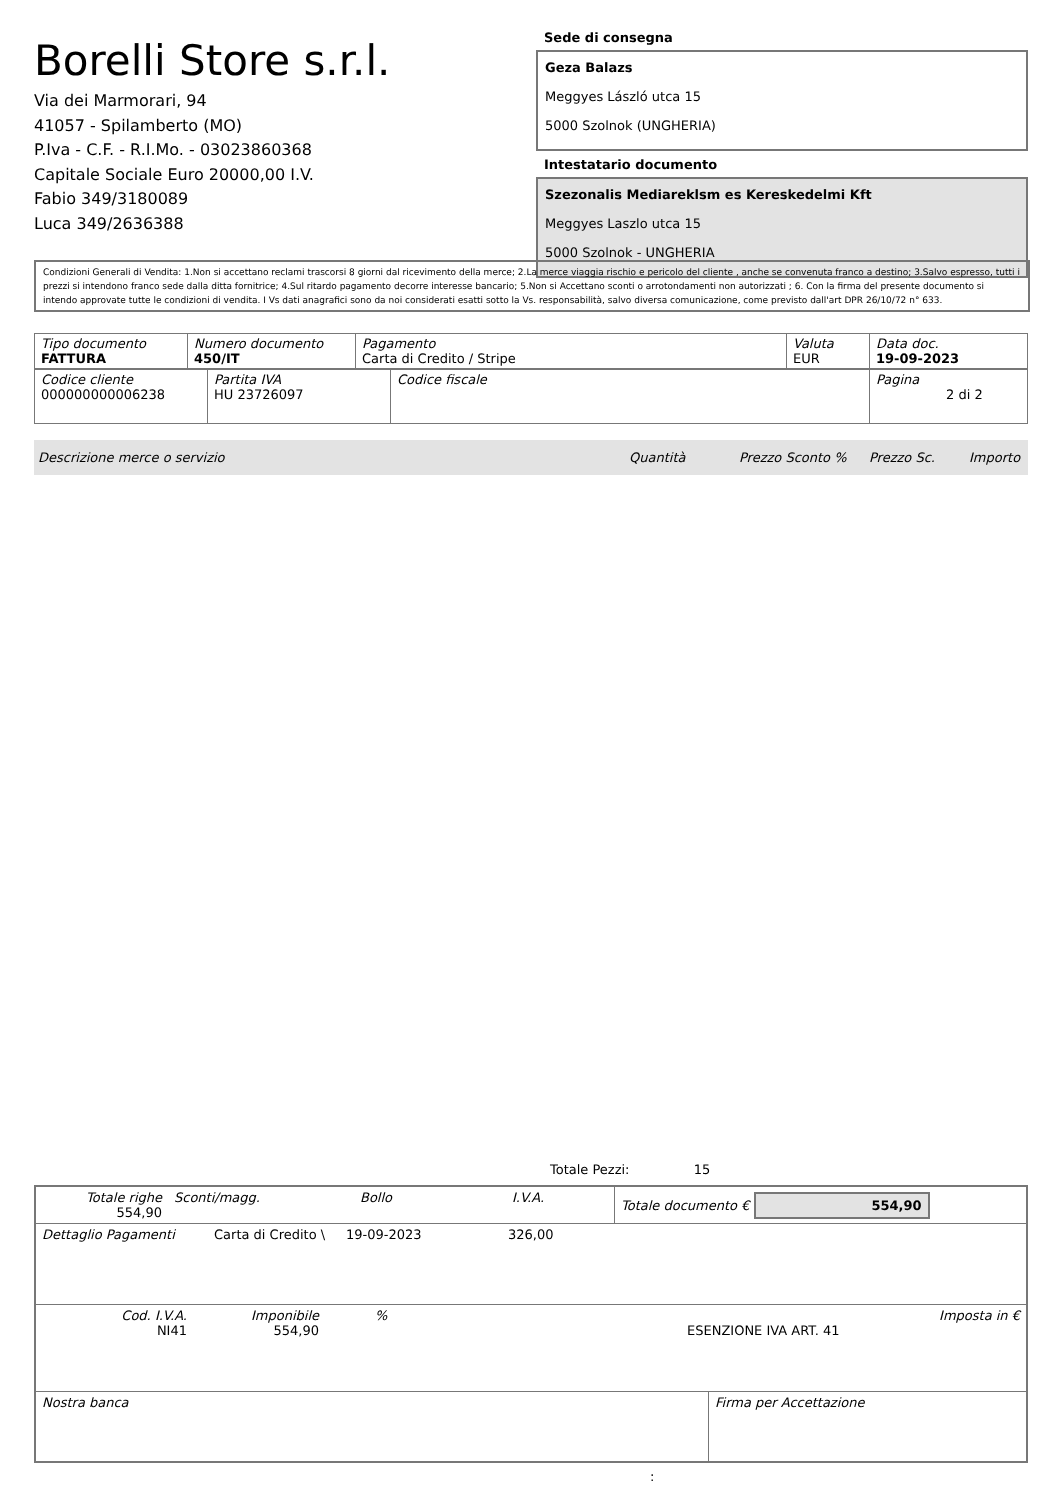Borelli Store s.r.l.
Via dei Marmorari, 94
41057 - Spilamberto (MO)
P.Iva - C.F. - R.I.Mo. - 03023860368
Capitale Sociale Euro 20000,00 I.V.
Fabio 349/3180089
Luca 349/2636388
Sede di consegna
Geza Balazs
Meggyes László utca 15
5000 Szolnok (UNGHERIA)
Intestatario documento
Szezonalis Mediareklsm es Kereskedelmi Kft
Meggyes Laszlo utca 15
5000 Szolnok - UNGHERIA
Condizioni Generali di Vendita: 1.Non si accettano reclami trascorsi 8 giorni dal ricevimento della merce; 2.La merce viaggia rischio e pericolo del cliente , anche se convenuta franco a destino; 3.Salvo espresso, tutti i prezzi si intendono franco sede dalla ditta fornitrice; 4.Sul ritardo pagamento decorre interesse bancario; 5.Non si Accettano sconti o arrotondamenti non autorizzati ; 6. Con la firma del presente documento si intendo approvate tutte le condizioni di vendita. I Vs dati anagrafici sono da noi considerati esatti sotto la Vs. responsabilità, salvo diversa comunicazione, come previsto dall'art DPR 26/10/72 n° 633.
| Tipo documento FATTURA | Numero documento 450/IT | Pagamento Carta di Credito / Stripe | Valuta EUR | Data doc. 19-09-2023 |
| Codice cliente 000000000006238 | Partita IVA HU 23726097 | Codice fiscale | Pagina 2 di 2 |
Descrizione merce o servizio Quantità Prezzo Sconto % Prezzo Sc. Importo
Totale Pezzi: 15
| Totale righe 554,90 | Sconti/magg. | Bollo | I.V.A. | Totale documento € 554,90 |
| Dettaglio Pagamenti | Carta di Credito \ | 19-09-2023 | 326,00 |
| Cod. I.V.A. NI41 | Imponibile 554,90 | % | ESENZIONE IVA ART. 41 | Imposta in € |
| Nostra banca | Firma per Accettazione |
: